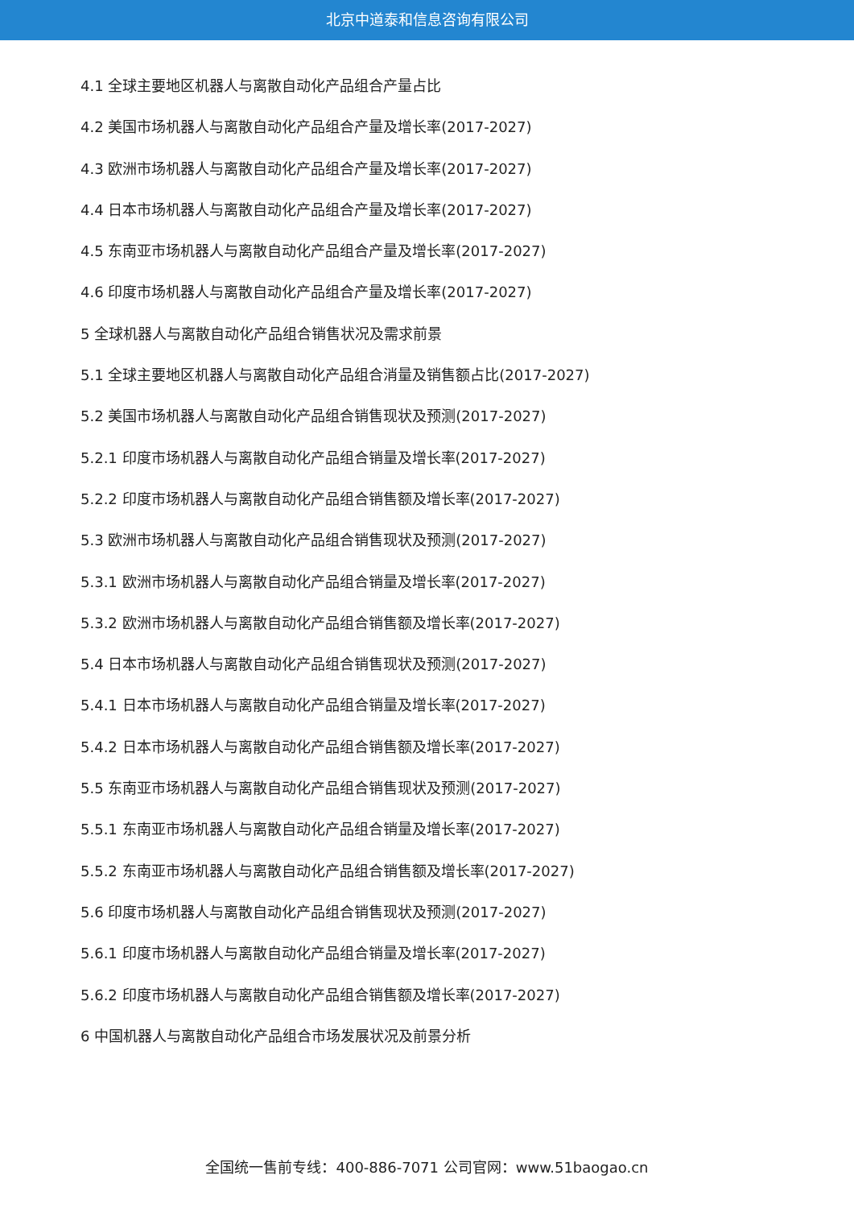北京中道泰和信息咨询有限公司
4.1 全球主要地区机器人与离散自动化产品组合产量占比
4.2 美国市场机器人与离散自动化产品组合产量及增长率(2017-2027)
4.3 欧洲市场机器人与离散自动化产品组合产量及增长率(2017-2027)
4.4 日本市场机器人与离散自动化产品组合产量及增长率(2017-2027)
4.5 东南亚市场机器人与离散自动化产品组合产量及增长率(2017-2027)
4.6 印度市场机器人与离散自动化产品组合产量及增长率(2017-2027)
5 全球机器人与离散自动化产品组合销售状况及需求前景
5.1 全球主要地区机器人与离散自动化产品组合消量及销售额占比(2017-2027)
5.2 美国市场机器人与离散自动化产品组合销售现状及预测(2017-2027)
5.2.1 印度市场机器人与离散自动化产品组合销量及增长率(2017-2027)
5.2.2 印度市场机器人与离散自动化产品组合销售额及增长率(2017-2027)
5.3 欧洲市场机器人与离散自动化产品组合销售现状及预测(2017-2027)
5.3.1 欧洲市场机器人与离散自动化产品组合销量及增长率(2017-2027)
5.3.2 欧洲市场机器人与离散自动化产品组合销售额及增长率(2017-2027)
5.4 日本市场机器人与离散自动化产品组合销售现状及预测(2017-2027)
5.4.1 日本市场机器人与离散自动化产品组合销量及增长率(2017-2027)
5.4.2 日本市场机器人与离散自动化产品组合销售额及增长率(2017-2027)
5.5 东南亚市场机器人与离散自动化产品组合销售现状及预测(2017-2027)
5.5.1 东南亚市场机器人与离散自动化产品组合销量及增长率(2017-2027)
5.5.2 东南亚市场机器人与离散自动化产品组合销售额及增长率(2017-2027)
5.6 印度市场机器人与离散自动化产品组合销售现状及预测(2017-2027)
5.6.1 印度市场机器人与离散自动化产品组合销量及增长率(2017-2027)
5.6.2 印度市场机器人与离散自动化产品组合销售额及增长率(2017-2027)
6 中国机器人与离散自动化产品组合市场发展状况及前景分析
全国统一售前专线：400-886-7071 公司官网：www.51baogao.cn